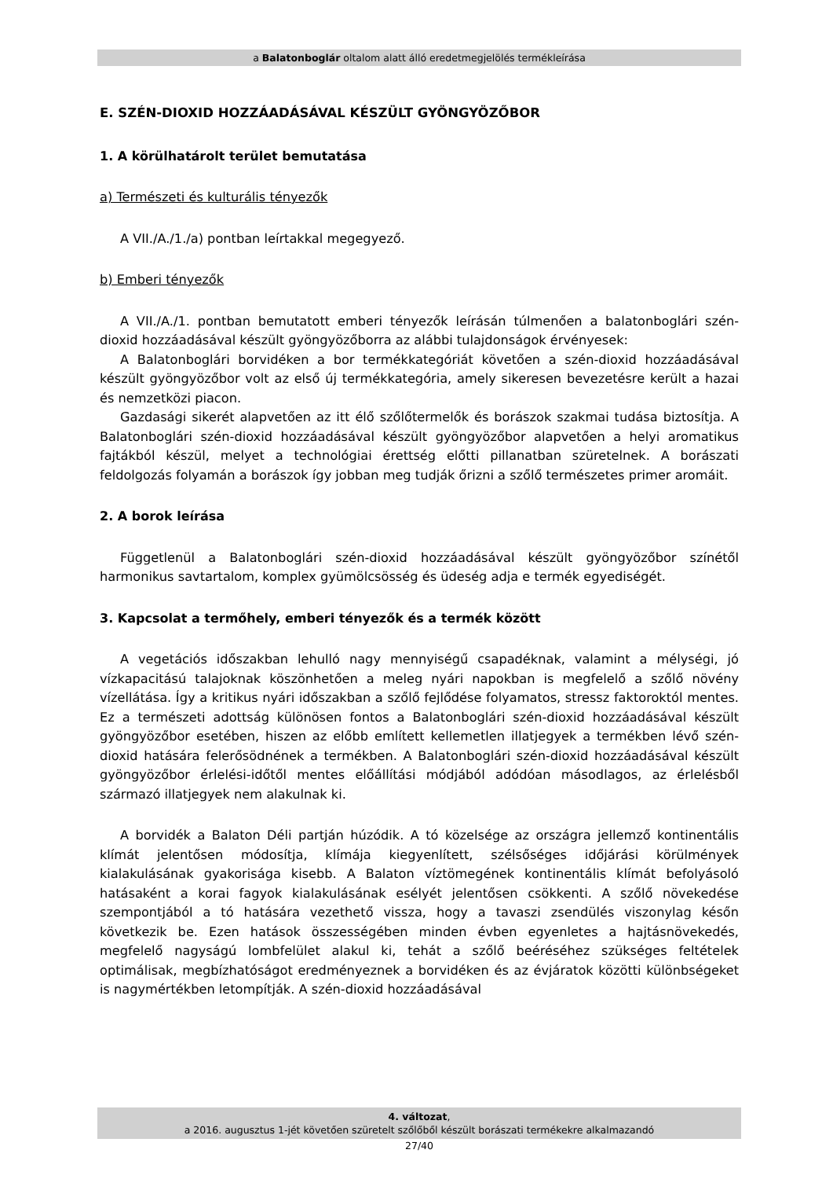a Balatonboglár oltalom alatt álló eredetmegjelölés termékleírása
E. SZÉN-DIOXID HOZZÁADÁSÁVAL KÉSZÜLT GYÖNGYÖZŐBOR
1. A körülhatárolt terület bemutatása
a) Természeti és kulturális tényezők
A VII./A./1./a) pontban leírtakkal megegyező.
b) Emberi tényezők
A VII./A./1. pontban bemutatott emberi tényezők leírásán túlmenően a balatonboglári szén-dioxid hozzáadásával készült gyöngyözőborra az alábbi tulajdonságok érvényesek:
A Balatonboglári borvidéken a bor termékkategóriát követően a szén-dioxid hozzáadásával készült gyöngyözőbor volt az első új termékkategória, amely sikeresen bevezetésre került a hazai és nemzetközi piacon.
Gazdasági sikerét alapvetően az itt élő szőlőtermelők és borászok szakmai tudása biztosítja. A Balatonboglári szén-dioxid hozzáadásával készült gyöngyözőbor alapvetően a helyi aromatikus fajtákból készül, melyet a technológiai érettség előtti pillanatban szüretelnek. A borászati feldolgozás folyamán a borászok így jobban meg tudják őrizni a szőlő természetes primer aromáit.
2. A borok leírása
Függetlenül a Balatonboglári szén-dioxid hozzáadásával készült gyöngyözőbor színétől harmonikus savtartalom, komplex gyümölcsösség és üdeség adja e termék egyediségét.
3. Kapcsolat a termőhely, emberi tényezők és a termék között
A vegetációs időszakban lehulló nagy mennyiségű csapadéknak, valamint a mélységi, jó vízkapacitású talajoknak köszönhetően a meleg nyári napokban is megfelelő a szőlő növény vízellátása. Így a kritikus nyári időszakban a szőlő fejlődése folyamatos, stressz faktoroktól mentes. Ez a természeti adottság különösen fontos a Balatonboglári szén-dioxid hozzáadásával készült gyöngyözőbor esetében, hiszen az előbb említett kellemetlen illatjegyek a termékben lévő szén-dioxid hatására felerősödnének a termékben. A Balatonboglári szén-dioxid hozzáadásával készült gyöngyözőbor érlelési-időtől mentes előállítási módjából adódóan másodlagos, az érlelésből származó illatjegyek nem alakulnak ki.
A borvidék a Balaton Déli partján húzódik. A tó közelsége az országra jellemző kontinentális klímát jelentősen módosítja, klímája kiegyenlített, szélsőséges időjárási körülmények kialakulásának gyakorisága kisebb. A Balaton víztömegének kontinentális klímát befolyásoló hatásaként a korai fagyok kialakulásának esélyét jelentősen csökkenti. A szőlő növekedése szempontjából a tó hatására vezethető vissza, hogy a tavaszi zsendülés viszonylag későn következik be. Ezen hatások összességében minden évben egyenletes a hajtásnövekedés, megfelelő nagyságú lombfelület alakul ki, tehát a szőlő beéréséhez szükséges feltételek optimálisak, megbízhatóságot eredményeznek a borvidéken és az évjáratok közötti különbségeket is nagymértékben letompítják. A szén-dioxid hozzáadásával
4. változat,
a 2016. augusztus 1-jét követően szüretelt szőlőből készült borászati termékekre alkalmazandó
27/40